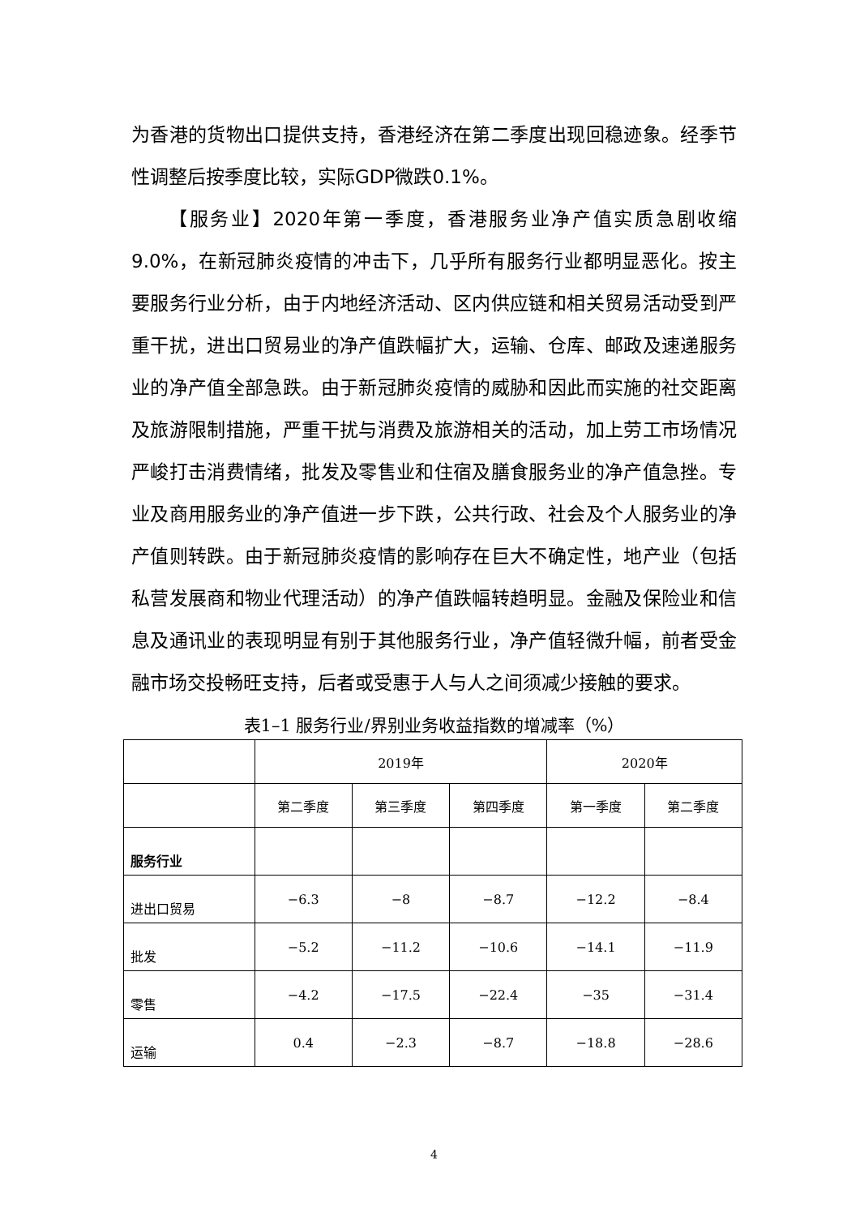为香港的货物出口提供支持，香港经济在第二季度出现回稳迹象。经季节性调整后按季度比较，实际GDP微跌0.1%。
【服务业】2020年第一季度，香港服务业净产值实质急剧收缩9.0%，在新冠肺炎疫情的冲击下，几乎所有服务行业都明显恶化。按主要服务行业分析，由于内地经济活动、区内供应链和相关贸易活动受到严重干扰，进出口贸易业的净产值跌幅扩大，运输、仓库、邮政及速递服务业的净产值全部急跌。由于新冠肺炎疫情的威胁和因此而实施的社交距离及旅游限制措施，严重干扰与消费及旅游相关的活动，加上劳工市场情况严峻打击消费情绪，批发及零售业和住宿及膳食服务业的净产值急挫。专业及商用服务业的净产值进一步下跌，公共行政、社会及个人服务业的净产值则转跌。由于新冠肺炎疫情的影响存在巨大不确定性，地产业（包括私营发展商和物业代理活动）的净产值跌幅转趋明显。金融及保险业和信息及通讯业的表现明显有别于其他服务行业，净产值轻微升幅，前者受金融市场交投畅旺支持，后者或受惠于人与人之间须减少接触的要求。
表1–1 服务行业/界别业务收益指数的增减率（%）
| | 2019年 | | | 2020年 | |
| --- | --- | --- | --- | --- | --- |
| | 第二季度 | 第三季度 | 第四季度 | 第一季度 | 第二季度 |
| 服务行业 | | | | | |
| 进出口贸易 | −6.3 | −8 | −8.7 | −12.2 | −8.4 |
| 批发 | −5.2 | −11.2 | −10.6 | −14.1 | −11.9 |
| 零售 | −4.2 | −17.5 | −22.4 | −35 | −31.4 |
| 运输 | 0.4 | −2.3 | −8.7 | −18.8 | −28.6 |
4